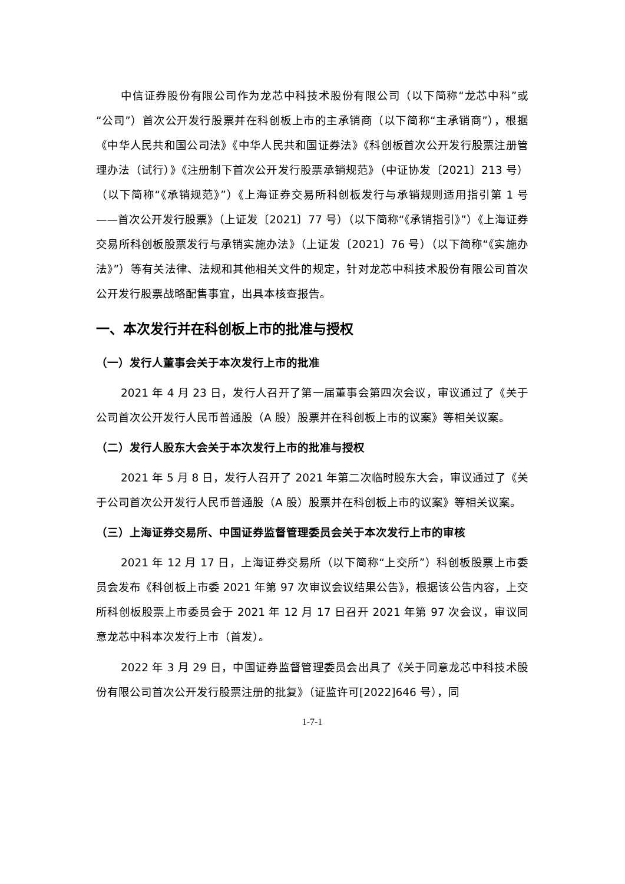中信证券股份有限公司作为龙芯中科技术股份有限公司（以下简称“龙芯中科”或“公司”）首次公开发行股票并在科创板上市的主承销商（以下简称“主承销商”），根据《中华人民共和国公司法》《中华人民共和国证券法》《科创板首次公开发行股票注册管理办法（试行）》《注册制下首次公开发行股票承销规范》（中证协发〔2021〕213 号）（以下简称“《承销规范》”）《上海证券交易所科创板发行与承销规则适用指引第 1 号——首次公开发行股票》（上证发〔2021〕77 号）（以下简称“《承销指引》”）《上海证券交易所科创板股票发行与承销实施办法》（上证发〔2021〕76 号）（以下简称“《实施办法》”）等有关法律、法规和其他相关文件的规定，针对龙芯中科技术股份有限公司首次公开发行股票战略配售事宜，出具本核查报告。
一、本次发行并在科创板上市的批准与授权
（一）发行人董事会关于本次发行上市的批准
2021 年 4 月 23 日，发行人召开了第一届董事会第四次会议，审议通过了《关于公司首次公开发行人民币普通股（A 股）股票并在科创板上市的议案》等相关议案。
（二）发行人股东大会关于本次发行上市的批准与授权
2021 年 5 月 8 日，发行人召开了 2021 年第二次临时股东大会，审议通过了《关于公司首次公开发行人民币普通股（A 股）股票并在科创板上市的议案》等相关议案。
（三）上海证券交易所、中国证券监督管理委员会关于本次发行上市的审核
2021 年 12 月 17 日，上海证券交易所（以下简称“上交所”）科创板股票上市委员会发布《科创板上市委 2021 年第 97 次审议会议结果公告》，根据该公告内容，上交所科创板股票上市委员会于 2021 年 12 月 17 日召开 2021 年第 97 次会议，审议同意龙芯中科本次发行上市（首发）。
2022 年 3 月 29 日，中国证券监督管理委员会出具了《关于同意龙芯中科技术股份有限公司首次公开发行股票注册的批复》（证监许可[2022]646 号），同
1-7-1